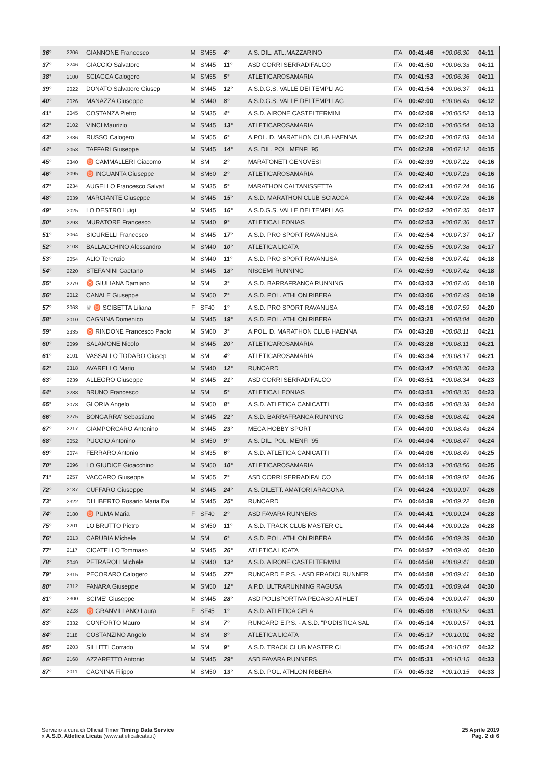| 36° | 2206 | GIANNONE Francesco | M | SM55 | 4° | A.S. DIL. ATL.MAZZARINO | ITA | 00:41:46 | +00:06:30 | 04:11 |
| 37° | 2246 | GIACCIO Salvatore | M | SM45 | 11° | ASD CORRI SERRADIFALCO | ITA | 00:41:50 | +00:06:33 | 04:11 |
| 38° | 2100 | SCIACCA Calogero | M | SM55 | 5° | ATLETICAROSAMARIA | ITA | 00:41:53 | +00:06:36 | 04:11 |
| 39° | 2022 | DONATO Salvatore Giusep | M | SM45 | 12° | A.S.D.G.S. VALLE DEI TEMPLI AG | ITA | 00:41:54 | +00:06:37 | 04:11 |
| 40° | 2026 | MANAZZA Giuseppe | M | SM40 | 8° | A.S.D.G.S. VALLE DEI TEMPLI AG | ITA | 00:42:00 | +00:06:43 | 04:12 |
| 41° | 2045 | COSTANZA Pietro | M | SM35 | 4° | A.S.D. AIRONE CASTELTERMINI | ITA | 00:42:09 | +00:06:52 | 04:13 |
| 42° | 2102 | VINCI Maurizio | M | SM45 | 13° | ATLETICAROSAMARIA | ITA | 00:42:10 | +00:06:54 | 04:13 |
| 43° | 2336 | RUSSO Calogero | M | SM55 | 6° | A.POL. D. MARATHON CLUB HAENNA | ITA | 00:42:20 | +00:07:03 | 04:14 |
| 44° | 2053 | TAFFARI Giuseppe | M | SM45 | 14° | A.S. DIL. POL. MENFI '95 | ITA | 00:42:29 | +00:07:12 | 04:15 |
| 45° | 2340 | ♉ CAMMALLERI Giacomo | M | SM | 2° | MARATONETI GENOVESI | ITA | 00:42:39 | +00:07:22 | 04:16 |
| 46° | 2095 | ♉ INGUANTA Giuseppe | M | SM60 | 2° | ATLETICAROSAMARIA | ITA | 00:42:40 | +00:07:23 | 04:16 |
| 47° | 2234 | AUGELLO Francesco Salvat | M | SM35 | 5° | MARATHON CALTANISSETTA | ITA | 00:42:41 | +00:07:24 | 04:16 |
| 48° | 2039 | MARCIANTE Giuseppe | M | SM45 | 15° | A.S.D. MARATHON CLUB SCIACCA | ITA | 00:42:44 | +00:07:28 | 04:16 |
| 49° | 2025 | LO DESTRO Luigi | M | SM45 | 16° | A.S.D.G.S. VALLE DEI TEMPLI AG | ITA | 00:42:52 | +00:07:35 | 04:17 |
| 50° | 2293 | MURATORE Francesco | M | SM40 | 9° | ATLETICA LEONIAS | ITA | 00:42:53 | +00:07:36 | 04:17 |
| 51° | 2064 | SICURELLI Francesco | M | SM45 | 17° | A.S.D. PRO SPORT RAVANUSA | ITA | 00:42:54 | +00:07:37 | 04:17 |
| 52° | 2108 | BALLACCHINO Alessandro | M | SM40 | 10° | ATLETICA LICATA | ITA | 00:42:55 | +00:07:38 | 04:17 |
| 53° | 2054 | ALIO Terenzio | M | SM40 | 11° | A.S.D. PRO SPORT RAVANUSA | ITA | 00:42:58 | +00:07:41 | 04:18 |
| 54° | 2220 | STEFANINI Gaetano | M | SM45 | 18° | NISCEMI RUNNING | ITA | 00:42:59 | +00:07:42 | 04:18 |
| 55° | 2279 | ♉ GIULIANA Damiano | M | SM | 3° | A.S.D. BARRAFRANCA RUNNING | ITA | 00:43:03 | +00:07:46 | 04:18 |
| 56° | 2012 | CANALE Giuseppe | M | SM50 | 7° | A.S.D. POL. ATHLON RIBERA | ITA | 00:43:06 | +00:07:49 | 04:19 |
| 57° | 2063 | ♕ ♉ SCIBETTA Liliana | F | SF40 | 1° | A.S.D. PRO SPORT RAVANUSA | ITA | 00:43:16 | +00:07:59 | 04:20 |
| 58° | 2010 | CAGNINA Domenico | M | SM45 | 19° | A.S.D. POL. ATHLON RIBERA | ITA | 00:43:21 | +00:08:04 | 04:20 |
| 59° | 2335 | ♉ RINDONE Francesco Paolo | M | SM60 | 3° | A.POL. D. MARATHON CLUB HAENNA | ITA | 00:43:28 | +00:08:11 | 04:21 |
| 60° | 2099 | SALAMONE Nicolo | M | SM45 | 20° | ATLETICAROSAMARIA | ITA | 00:43:28 | +00:08:11 | 04:21 |
| 61° | 2101 | VASSALLO TODARO Giusep | M | SM | 4° | ATLETICAROSAMARIA | ITA | 00:43:34 | +00:08:17 | 04:21 |
| 62° | 2318 | AVARELLO Mario | M | SM40 | 12° | RUNCARD | ITA | 00:43:47 | +00:08:30 | 04:23 |
| 63° | 2239 | ALLEGRO Giuseppe | M | SM45 | 21° | ASD CORRI SERRADIFALCO | ITA | 00:43:51 | +00:08:34 | 04:23 |
| 64° | 2288 | BRUNO Francesco | M | SM | 5° | ATLETICA LEONIAS | ITA | 00:43:51 | +00:08:35 | 04:23 |
| 65° | 2078 | GLORIA Angelo | M | SM50 | 8° | A.S.D. ATLETICA CANICATTI | ITA | 00:43:55 | +00:08:38 | 04:24 |
| 66° | 2275 | BONGARRA' Sebastiano | M | SM45 | 22° | A.S.D. BARRAFRANCA RUNNING | ITA | 00:43:58 | +00:08:41 | 04:24 |
| 67° | 2217 | GIAMPORCARO Antonino | M | SM45 | 23° | MEGA HOBBY SPORT | ITA | 00:44:00 | +00:08:43 | 04:24 |
| 68° | 2052 | PUCCIO Antonino | M | SM50 | 9° | A.S. DIL. POL. MENFI '95 | ITA | 00:44:04 | +00:08:47 | 04:24 |
| 69° | 2074 | FERRARO Antonio | M | SM35 | 6° | A.S.D. ATLETICA CANICATTI | ITA | 00:44:06 | +00:08:49 | 04:25 |
| 70° | 2096 | LO GIUDICE Gioacchino | M | SM50 | 10° | ATLETICAROSAMARIA | ITA | 00:44:13 | +00:08:56 | 04:25 |
| 71° | 2257 | VACCARO Giuseppe | M | SM55 | 7° | ASD CORRI SERRADIFALCO | ITA | 00:44:19 | +00:09:02 | 04:26 |
| 72° | 2187 | CUFFARO Giuseppe | M | SM45 | 24° | A.S. DILETT. AMATORI ARAGONA | ITA | 00:44:24 | +00:09:07 | 04:26 |
| 73° | 2322 | DI LIBERTO Rosario Maria Da | M | SM45 | 25° | RUNCARD | ITA | 00:44:39 | +00:09:22 | 04:28 |
| 74° | 2180 | ♉ PUMA Maria | F | SF40 | 2° | ASD FAVARA RUNNERS | ITA | 00:44:41 | +00:09:24 | 04:28 |
| 75° | 2201 | LO BRUTTO Pietro | M | SM50 | 11° | A.S.D. TRACK CLUB MASTER CL | ITA | 00:44:44 | +00:09:28 | 04:28 |
| 76° | 2013 | CARUBIA Michele | M | SM | 6° | A.S.D. POL. ATHLON RIBERA | ITA | 00:44:56 | +00:09:39 | 04:30 |
| 77° | 2117 | CICATELLO Tommaso | M | SM45 | 26° | ATLETICA LICATA | ITA | 00:44:57 | +00:09:40 | 04:30 |
| 78° | 2049 | PETRAROLI Michele | M | SM40 | 13° | A.S.D. AIRONE CASTELTERMINI | ITA | 00:44:58 | +00:09:41 | 04:30 |
| 79° | 2315 | PECORARO Calogero | M | SM45 | 27° | RUNCARD E.P.S. - ASD FRADICI RUNNER | ITA | 00:44:58 | +00:09:41 | 04:30 |
| 80° | 2312 | FANARA Giuseppe | M | SM50 | 12° | A.P.D. ULTRARUNNING RAGUSA | ITA | 00:45:01 | +00:09:44 | 04:30 |
| 81° | 2300 | SCIME' Giuseppe | M | SM45 | 28° | ASD POLISPORTIVA PEGASO ATHLET | ITA | 00:45:04 | +00:09:47 | 04:30 |
| 82° | 2228 | ♉ GRANVILLANO Laura | F | SF45 | 1° | A.S.D. ATLETICA GELA | ITA | 00:45:08 | +00:09:52 | 04:31 |
| 83° | 2332 | CONFORTO Mauro | M | SM | 7° | RUNCARD E.P.S. - A.S.D. "PODISTICA SAL | ITA | 00:45:14 | +00:09:57 | 04:31 |
| 84° | 2118 | COSTANZINO Angelo | M | SM | 8° | ATLETICA LICATA | ITA | 00:45:17 | +00:10:01 | 04:32 |
| 85° | 2203 | SILLITTI Corrado | M | SM | 9° | A.S.D. TRACK CLUB MASTER CL | ITA | 00:45:24 | +00:10:07 | 04:32 |
| 86° | 2168 | AZZARETTO Antonio | M | SM45 | 29° | ASD FAVARA RUNNERS | ITA | 00:45:31 | +00:10:15 | 04:33 |
| 87° | 2011 | CAGNINA Filippo | M | SM50 | 13° | A.S.D. POL. ATHLON RIBERA | ITA | 00:45:32 | +00:10:15 | 04:33 |
Servizio a cura di Official Timer Timing Data Service
x A.S.D. Atletica Licata (www.atleticalicata.it)
25 Aprile 2019
Pag. 2 di 6